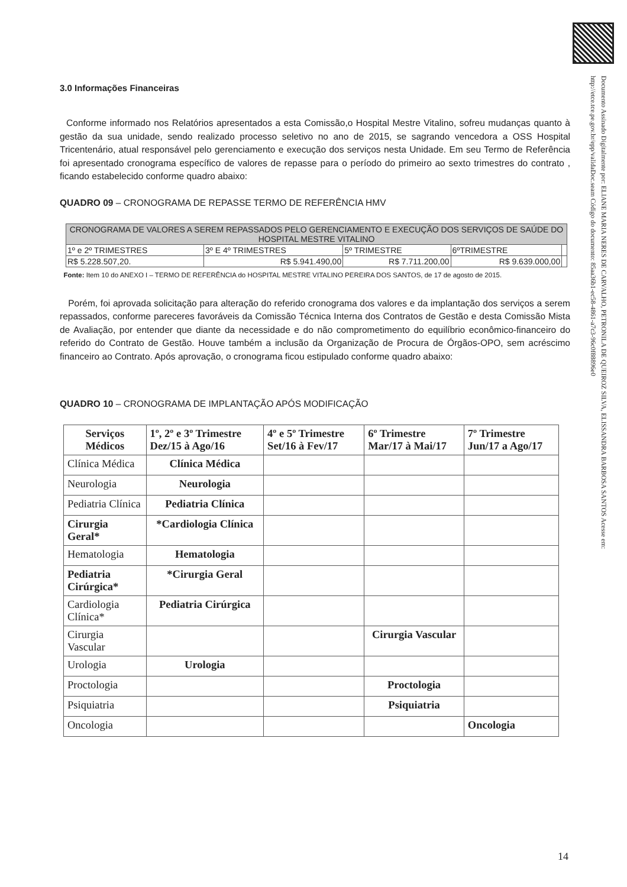Documento Assinado Digitalmente por: ELIANE MARIA NERES DE CARVALHO, PETRONILA DE QUEIROZ SILVA, ELISSANDRA BARBOSA SANTOS Acesse em: http://etce.tce.pe.gov.br/epp/validaDoc.seam Código do documento: 85aa36b1-ec58-4861-a7c3-96c0f88896e0
3.0 Informações Financeiras
Conforme informado nos Relatórios apresentados a esta Comissão,o Hospital Mestre Vitalino, sofreu mudanças quanto à gestão da sua unidade, sendo realizado processo seletivo no ano de 2015, se sagrando vencedora a OSS Hospital Tricentenário, atual responsável pelo gerenciamento e execução dos serviços nesta Unidade. Em seu Termo de Referência foi apresentado cronograma específico de valores de repasse para o período do primeiro ao sexto trimestres do contrato , ficando estabelecido conforme quadro abaixo:
QUADRO 09 – CRONOGRAMA DE REPASSE TERMO DE REFERÊNCIA HMV
| CRONOGRAMA DE VALORES A SEREM REPASSADOS PELO GERENCIAMENTO E EXECUÇÃO DOS SERVIÇOS DE SAÚDE DO HOSPITAL MESTRE VITALINO | | | | |
| 1º e 2º TRIMESTRES | 3º E 4º TRIMESTRES | 5º TRIMESTRE | 6ºTRIMESTRE | |
| R$ 5.228.507,20. | R$ 5.941.490,00 | R$ 7.711.200,00 | R$ 9.639.000,00 | |
Fonte: Item 10 do ANEXO I – TERMO DE REFERÊNCIA do HOSPITAL MESTRE VITALINO PEREIRA DOS SANTOS, de 17 de agosto de 2015.
Porém, foi aprovada solicitação para alteração do referido cronograma dos valores e da implantação dos serviços a serem repassados, conforme pareceres favoráveis da Comissão Técnica Interna dos Contratos de Gestão e desta Comissão Mista de Avaliação, por entender que diante da necessidade e do não comprometimento do equilíbrio econômico-financeiro do referido do Contrato de Gestão. Houve também a inclusão da Organização de Procura de Órgãos-OPO, sem acréscimo financeiro ao Contrato. Após aprovação, o cronograma ficou estipulado conforme quadro abaixo:
QUADRO 10 – CRONOGRAMA DE IMPLANTAÇÃO APÓS MODIFICAÇÃO
| Serviços Médicos | 1º, 2º e 3º Trimestre Dez/15 à Ago/16 | 4º e 5º Trimestre Set/16 à Fev/17 | 6º Trimestre Mar/17 à Mai/17 | 7º Trimestre Jun/17 a Ago/17 |
| --- | --- | --- | --- | --- |
| Clínica Médica | Clínica Médica | | | |
| Neurologia | Neurologia | | | |
| Pediatria Clínica | Pediatria Clínica | | | |
| Cirurgia Geral* | *Cardiologia Clínica | | | |
| Hematologia | Hematologia | | | |
| Pediatria Cirúrgica* | *Cirurgia Geral | | | |
| Cardiologia Clínica* | Pediatria Cirúrgica | | | |
| Cirurgia Vascular | | | Cirurgia Vascular | |
| Urologia | Urologia | | | |
| Proctologia | | | Proctologia | |
| Psiquiatria | | | Psiquiatria | |
| Oncologia | | | | Oncologia |
14